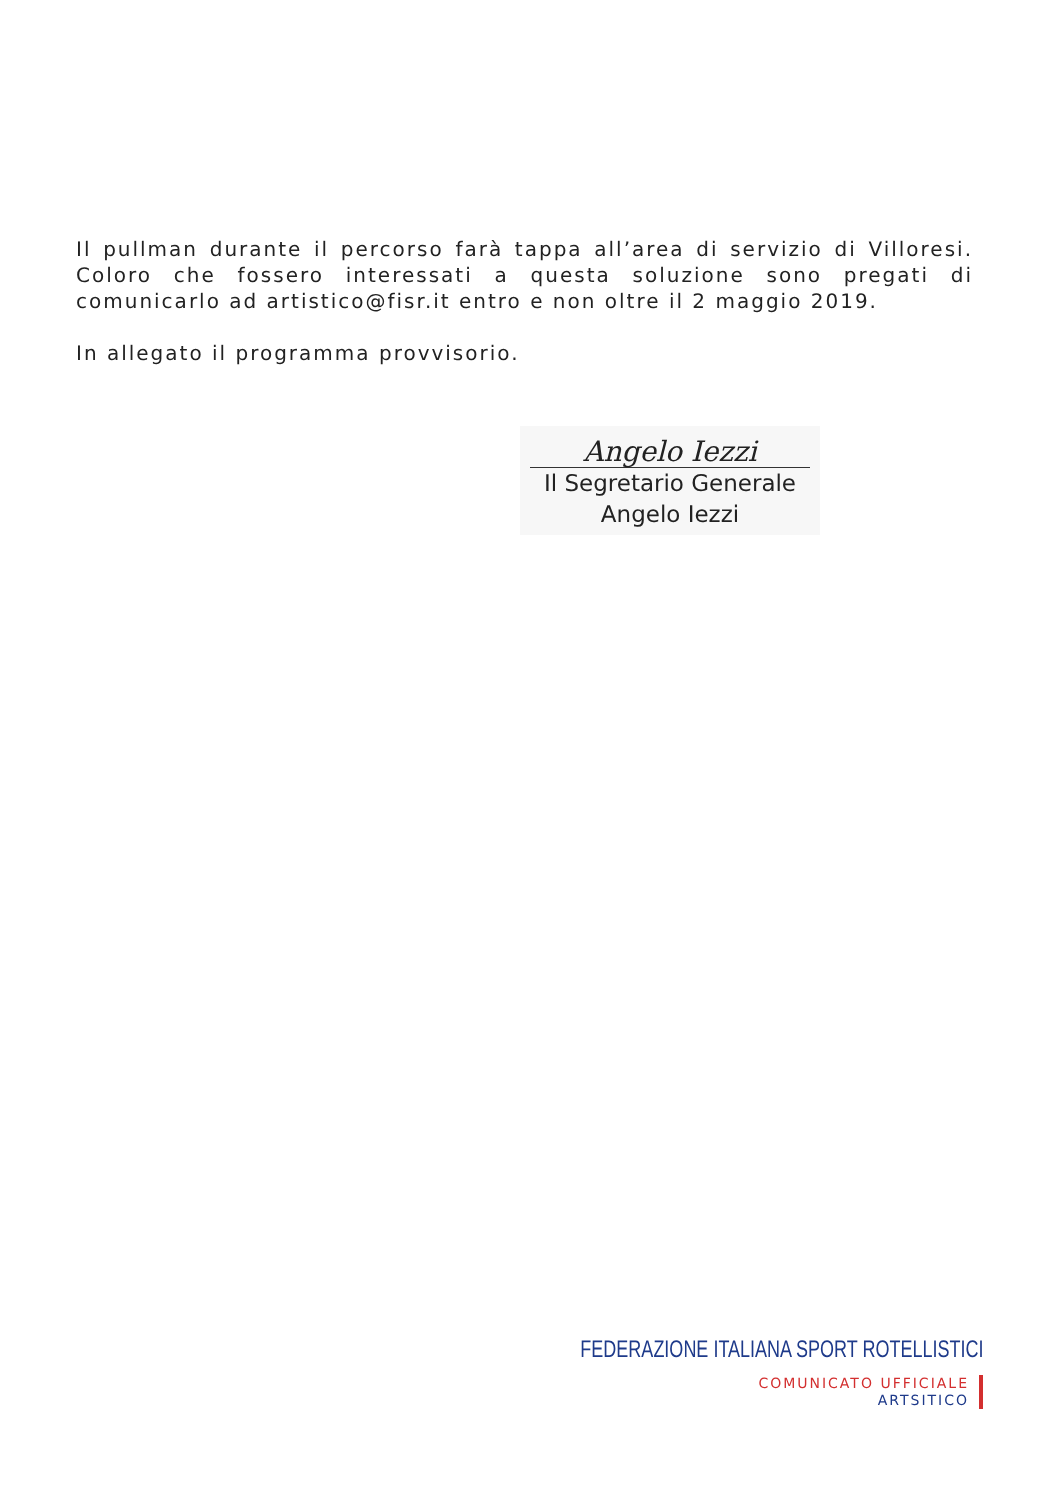Il pullman durante il percorso farà tappa all’area di servizio di Villoresi. Coloro che fossero interessati a questa soluzione sono pregati di comunicarlo ad artistico@fisr.it entro e non oltre il 2 maggio 2019.
In allegato il programma provvisorio.
Angelo Iezzi
Il Segretario Generale
Angelo Iezzi
FEDERAZIONE ITALIANA SPORT ROTELLISTICI
COMUNICATO UFFICIALE
ARTSITICO